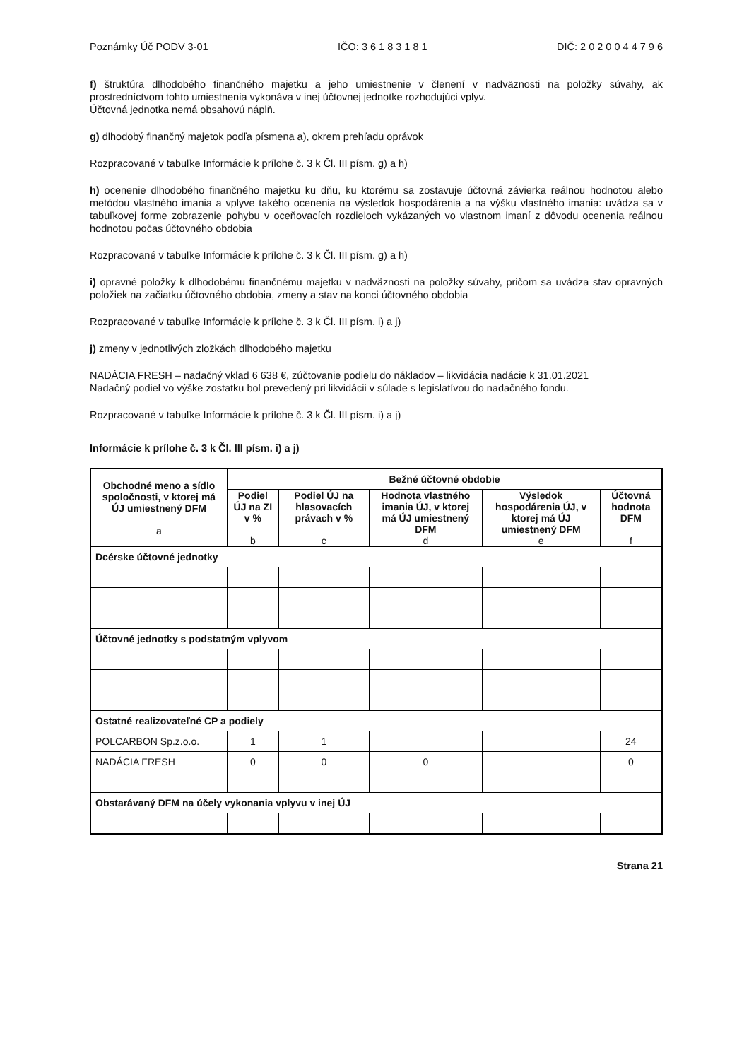Poznámky Úč PODV 3-01 IČO: 3 6 1 8 3 1 8 1 DIČ: 2 0 2 0 0 4 4 7 9 6
f) štruktúra dlhodobého finančného majetku a jeho umiestnenie v členení v nadväznosti na položky súvahy, ak prostredníctvom tohto umiestnenia vykonáva v inej účtovnej jednotke rozhodujúci vplyv.
Účtovná jednotka nemá obsahovú náplň.
g) dlhodobý finančný majetok podľa písmena a), okrem prehľadu oprávok
Rozpracované v tabuľke Informácie k prílohe č. 3 k Čl. III písm. g) a h)
h) ocenenie dlhodobého finančného majetku ku dňu, ku ktorému sa zostavuje účtovná závierka reálnou hodnotou alebo metódou vlastného imania a vplyve takého ocenenia na výsledok hospodárenia a na výšku vlastného imania: uvádza sa v tabuľkovej forme zobrazenie pohybu v oceňovacích rozdieloch vykázaných vo vlastnom imaní z dôvodu ocenenia reálnou hodnotou počas účtovného obdobia
Rozpracované v tabuľke Informácie k prílohe č. 3 k Čl. III písm. g) a h)
i) opravné položky k dlhodobému finančnému majetku v nadväznosti na položky súvahy, pričom sa uvádza stav opravných položiek na začiatku účtovného obdobia, zmeny a stav na konci účtovného obdobia
Rozpracované v tabuľke Informácie k prílohe č. 3 k Čl. III písm. i) a j)
j) zmeny v jednotlivých zložkách dlhodobého majetku
NADÁCIA FRESH – nadačný vklad 6 638 €, zúčtovanie podielu do nákladov – likvidácia nadácie k 31.01.2021
Nadačný podiel vo výške zostatku bol prevedený pri likvidácii v súlade s legislatívou do nadačného fondu.
Rozpracované v tabuľke Informácie k prílohe č. 3 k Čl. III písm. i) a j)
Informácie k prílohe č. 3 k Čl. III písm. i) a j)
| Obchodné meno a sídlo spoločnosti, v ktorej má ÚJ umiestnený DFM a | Bežné účtovné obdobie | | | | |
| --- | --- | --- | --- | --- | --- |
| | Podiel ÚJ na ZI v % b | Podiel ÚJ na hlasovacích právach v % c | Hodnota vlastného imania ÚJ, v ktorej má ÚJ umiestnený DFM d | Výsledok hospodárenia ÚJ, v ktorej má ÚJ umiestnený DFM e | Účtovná hodnota DFM f |
| Dcérske účtovné jednotky | | | | | |
| Účtovné jednotky s podstatným vplyvom | | | | | |
| Ostatné realizovateľné CP a podiely | | | | | |
| POLCARBON Sp.z.o.o. | 1 | 1 | | | 24 |
| NADÁCIA FRESH | 0 | 0 | 0 | | 0 |
| Obstarávaný DFM na účely vykonania vplyvu v inej ÚJ | | | | | |
Strana 21